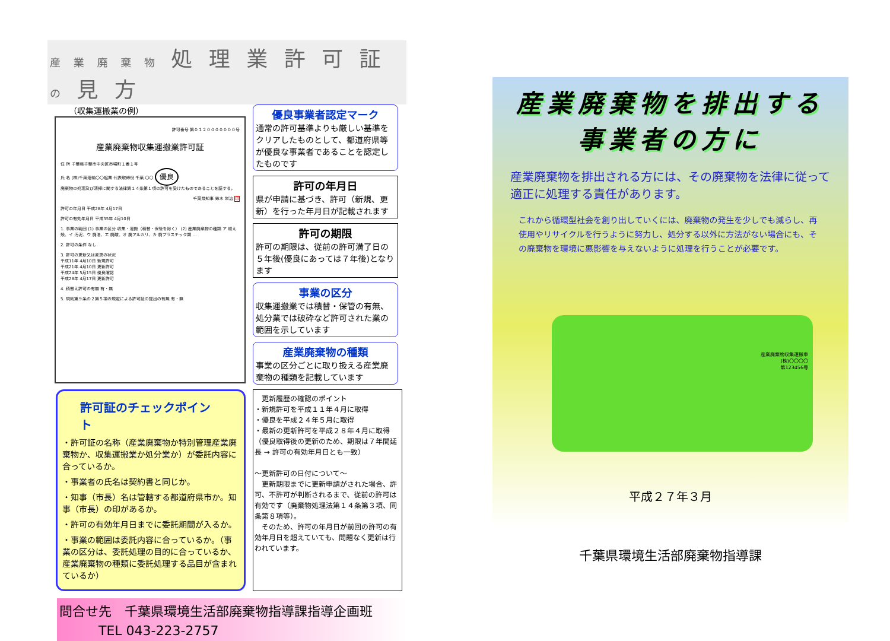産 業 廃 棄 物 処 理 業 許 可 証 の 見 方
（収集運搬業の例）
許可番号 第０１２０００００００号
産業廃棄物収集運搬業許可証
住 所 千葉県千葉市中央区市場町１番１号
氏 名 (株)千葉運輸〇〇起業 代表取締役 千葉 〇〇 優良
廃棄物の処理及び清掃に関する法律第１４条第１項の許可を受けたものであることを証する。
千葉県知事 鈴木 栄治 印
許可の年月日 平成28年 4月17日
許可の有効年月日 平成35年 4月10日
1. 事業の範囲 (1) 事業の区分 収集・運搬（積替・保管を除く） (2) 産業廃棄物の種類 ア 燃え殻、イ 汚泥、ウ 廃油、エ 廃酸、オ 廃アルカリ、カ 廃プラスチック類 …
2. 許可の条件 なし
3. 許可の更新又は変更の状況
平成11年 4月10日 新規許可
平成21年 4月10日 更新許可
平成24年 5月15日 優良確認
平成28年 4月17日 更新許可
4. 積替え許可の有無 有・無
5. 規則第９条の２第５項の規定による許可証の提出の有無 有・無
優良事業者認定マーク
通常の許可基準よりも厳しい基準をクリアしたものとして、都道府県等が優良な事業者であることを認定したものです
許可の年月日
県が申請に基づき、許可（新規、更新）を行った年月日が記載されます
許可の期限
許可の期限は、従前の許可満了日の５年後(優良にあっては７年後)となります
事業の区分
収集運搬業では積替・保管の有無、処分業では破砕など許可された業の範囲を示しています
産業廃棄物の種類
事業の区分ごとに取り扱える産業廃棄物の種類を記載しています
許可証のチェックポイント
・許可証の名称（産業廃棄物か特別管理産業廃棄物か、収集運搬業か処分業か）が委託内容に合っているか。
・事業者の氏名は契約書と同じか。
・知事（市長）名は管轄する都道府県市か。知事（市長）の印があるか。
・許可の有効年月日までに委託期間が入るか。
・事業の範囲は委託内容に合っているか。（事業の区分は、委託処理の目的に合っているか、産業廃棄物の種類に委託処理する品目が含まれているか）
　更新履歴の確認のポイント
・新規許可を平成１１年４月に取得
・優良を平成２４年５月に取得
・最新の更新許可を平成２８年４月に取得（優良取得後の更新のため、期限は７年間延長 → 許可の有効年月日とも一致）
～更新許可の日付について～
　更新期限までに更新申請がされた場合、許可、不許可が判断されるまで、従前の許可は有効です（廃棄物処理法第１４条第３項、同条第８項等）。
　そのため、許可の年月日が前回の許可の有効年月日を超えていても、問題なく更新は行われています。
問合せ先　千葉県環境生活部廃棄物指導課指導企画班
　　　TEL 043-223-2757
産業廃棄物を排出する
事業者の方に
産業廃棄物を排出される方には、その廃棄物を法律に従って適正に処理する責任があります。
これから循環型社会を創り出していくには、廃棄物の発生を少しでも減らし、再使用やリサイクルを行うように努力し、処分する以外に方法がない場合にも、その廃棄物を環境に悪影響を与えないように処理を行うことが必要です。
産業廃棄物収集運搬車
(株)〇〇〇〇
第123456号
平成２７年３月
千葉県環境生活部廃棄物指導課